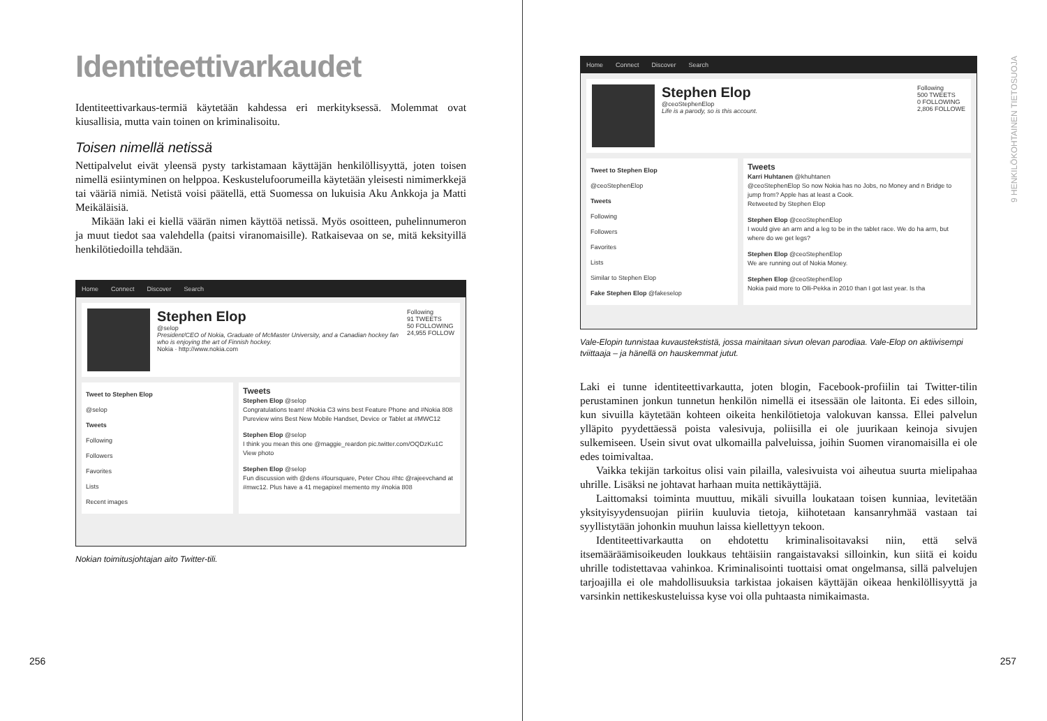Identiteettivarkaudet
Identiteettivarkaus-termiä käytetään kahdessa eri merkityksessä. Molemmat ovat kiusallisia, mutta vain toinen on kriminalisoitu.
Toisen nimellä netissä
Nettipalvelut eivät yleensä pysty tarkistamaan käyttäjän henkilöllisyyttä, joten toisen nimellä esiintyminen on helppoa. Keskustelufoorumeilla käytetään yleisesti nimimerkkejä tai vääriä nimiä. Netistä voisi päätellä, että Suomessa on lukuisia Aku Ankkoja ja Matti Meikäläisiä.
Mikään laki ei kiellä väärän nimen käyttöä netissä. Myös osoitteen, puhelinnumeron ja muut tiedot saa valehdella (paitsi viranomaisille). Ratkaisevaa on se, mitä keksityillä henkilötiedoilla tehdään.
Home Connect Discover Search
Stephen Elop
@selop
President/CEO of Nokia, Graduate of McMaster University, and a Canadian hockey fan who is enjoying the art of Finnish hockey.
Nokia · http://www.nokia.com
Following
91 TWEETS
50 FOLLOWING
24,955 FOLLOW
Tweet to Stephen Elop
@selop
Tweets
Following
Followers
Favorites
Lists
Recent images
Tweets
Stephen Elop @selop
Congratulations team! #Nokia C3 wins best Feature Phone and #Nokia 808 Pureview wins Best New Mobile Handset, Device or Tablet at #MWC12
Stephen Elop @selop
I think you mean this one @maggie_reardon pic.twitter.com/OQDzKu1C
View photo
Stephen Elop @selop
Fun discussion with @dens #foursquare, Peter Chou #htc @rajeevchand at #mwc12. Plus have a 41 megapixel memento my #nokia 808
Nokian toimitusjohtajan aito Twitter-tili.
256
Home Connect Discover Search
Stephen Elop
@ceoStephenElop
Life is a parody, so is this account.
Following
500 TWEETS
0 FOLLOWING
2,806 FOLLOWE
Tweet to Stephen Elop
@ceoStephenElop
Tweets
Following
Followers
Favorites
Lists
Similar to Stephen Elop
Fake Stephen Elop @fakeselop
Tweets
Karri Huhtanen @khuhtanen
@ceoStephenElop So now Nokia has no Jobs, no Money and n Bridge to jump from? Apple has at least a Cook.
Retweeted by Stephen Elop
Stephen Elop @ceoStephenElop
I would give an arm and a leg to be in the tablet race. We do ha arm, but where do we get legs?
Stephen Elop @ceoStephenElop
We are running out of Nokia Money.
Stephen Elop @ceoStephenElop
Nokia paid more to Olli-Pekka in 2010 than I got last year. Is tha
Vale-Elopin tunnistaa kuvaustekstistä, jossa mainitaan sivun olevan parodiaa. Vale-Elop on aktiivisempi tviittaaja – ja hänellä on hauskemmat jutut.
Laki ei tunne identiteettivarkautta, joten blogin, Facebook-profiilin tai Twitter-tilin perustaminen jonkun tunnetun henkilön nimellä ei itsessään ole laitonta. Ei edes silloin, kun sivuilla käytetään kohteen oikeita henkilötietoja valokuvan kanssa. Ellei palvelun ylläpito pyydettäessä poista valesivuja, poliisilla ei ole juurikaan keinoja sivujen sulkemiseen. Usein sivut ovat ulkomailla palveluissa, joihin Suomen viranomaisilla ei ole edes toimivaltaa.
Vaikka tekijän tarkoitus olisi vain pilailla, valesivuista voi aiheutua suurta mielipahaa uhrille. Lisäksi ne johtavat harhaan muita nettikäyttäjiä.
Laittomaksi toiminta muuttuu, mikäli sivuilla loukataan toisen kunniaa, levitetään yksityisyydensuojan piiriin kuuluvia tietoja, kiihotetaan kansanryhmää vastaan tai syyllistytään johonkin muuhun laissa kiellettyyn tekoon.
Identiteettivarkautta on ehdotettu kriminalisoitavaksi niin, että selvä itsemääräämisoikeuden loukkaus tehtäisiin rangaistavaksi silloinkin, kun siitä ei koidu uhrille todistettavaa vahinkoa. Kriminalisointi tuottaisi omat ongelmansa, sillä palvelujen tarjoajilla ei ole mahdollisuuksia tarkistaa jokaisen käyttäjän oikeaa henkilöllisyyttä ja varsinkin nettikeskusteluissa kyse voi olla puhtaasta nimikaimasta.
9 HENKILÖKOHTAINEN TIETOSUOJA
257